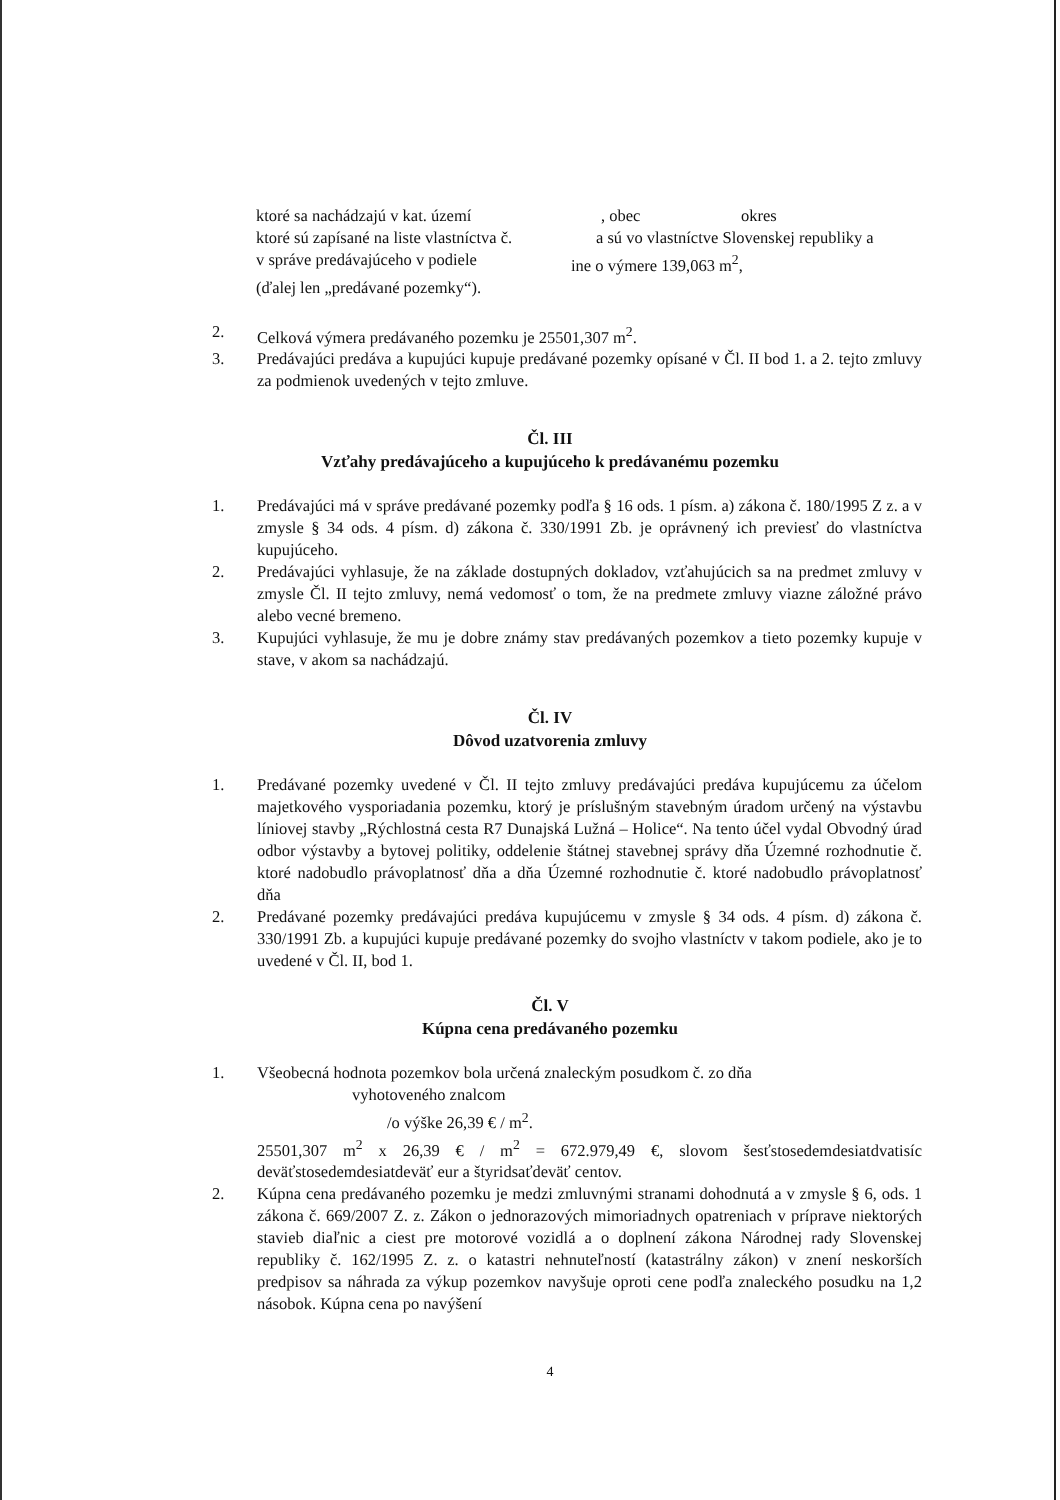ktoré sa nachádzajú v kat. území, obec okres
ktoré sú zapísané na liste vlastníctva č. a sú vo vlastníctve Slovenskej republiky a
v správe predávajúceho v podiele ine o výmere 139,063 m<sup>2</sup>,
(ďalej len „predávané pozemky“).
2. Celková výmera predávaného pozemku je 25501,307 m<sup>2</sup>.
3. Predávajúci predáva a kupujúci kupuje predávané pozemky opísané v Čl. II bod 1. a 2. tejto zmluvy za podmienok uvedených v tejto zmluve.
Čl. III
Vzťahy predávajúceho a kupujúceho k predávanému pozemku
1. Predávajúci má v správe predávané pozemky podľa § 16 ods. 1 písm. a) zákona č. 180/1995 Z z. a v zmysle § 34 ods. 4 písm. d) zákona č. 330/1991 Zb. je oprávnený ich previesť do vlastníctva kupujúceho.
2. Predávajúci vyhlasuje, že na základe dostupných dokladov, vzťahujúcich sa na predmet zmluvy v zmysle Čl. II tejto zmluvy, nemá vedomosť o tom, že na predmete zmluvy viazne záložné právo alebo vecné bremeno.
3. Kupujúci vyhlasuje, že mu je dobre známy stav predávaných pozemkov a tieto pozemky kupuje v stave, v akom sa nachádzajú.
Čl. IV
Dôvod uzatvorenia zmluvy
1. Predávané pozemky uvedené v Čl. II tejto zmluvy predávajúci predáva kupujúcemu za účelom majetkového vysporiadania pozemku, ktorý je príslušným stavebným úradom určený na výstavbu líniovej stavby „Rýchlostná cesta R7 Dunajská Lužná – Holice“. Na tento účel vydal Obvodný úrad odbor výstavby a bytovej politiky, oddelenie štátnej stavebnej správy dňa Územné rozhodnutie č. ktoré nadobudlo právoplatnosť dňa a dňa Územné rozhodnutie č. ktoré nadobudlo právoplatnosť dňa
2. Predávané pozemky predávajúci predáva kupujúcemu v zmysle § 34 ods. 4 písm. d) zákona č. 330/1991 Zb. a kupujúci kupuje predávané pozemky do svojho vlastníctv v takom podiele, ako je to uvedené v Čl. II, bod 1.
Čl. V
Kúpna cena predávaného pozemku
1. Všeobecná hodnota pozemkov bola určená znaleckým posudkom č. zo dňa
vyhotoveného znalcom
/o výške 26,39 € / m<sup>2</sup>.
25501,307 m<sup>2</sup> x 26,39 € / m<sup>2</sup> = 672.979,49 €, slovom šesťstosedemdesiatdvatisíc deväťstosedemdesiatdeväť eur a štyridsaťdeväť centov.
2. Kúpna cena predávaného pozemku je medzi zmluvnými stranami dohodnutá a v zmysle § 6, ods. 1 zákona č. 669/2007 Z. z. Zákon o jednorazových mimoriadnych opatreniach v príprave niektorých stavieb diaľnic a ciest pre motorové vozidlá a o doplnení zákona Národnej rady Slovenskej republiky č. 162/1995 Z. z. o katastri nehnuteľností (katastrálny zákon) v znení neskorších predpisov sa náhrada za výkup pozemkov navyšuje oproti cene podľa znaleckého posudku na 1,2 násobok. Kúpna cena po navýšení
4